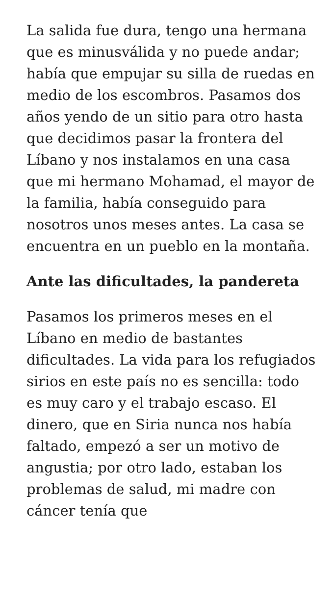La salida fue dura, tengo una hermana que es minusválida y no puede andar; había que empujar su silla de ruedas en medio de los escombros. Pasamos dos años yendo de un sitio para otro hasta que decidimos pasar la frontera del Líbano y nos instalamos en una casa que mi hermano Mohamad, el mayor de la familia, había conseguido para nosotros unos meses antes. La casa se encuentra en un pueblo en la montaña.
Ante las dificultades, la pandereta
Pasamos los primeros meses en el Líbano en medio de bastantes dificultades. La vida para los refugiados sirios en este país no es sencilla: todo es muy caro y el trabajo escaso. El dinero, que en Siria nunca nos había faltado, empezó a ser un motivo de angustia; por otro lado, estaban los problemas de salud, mi madre con cáncer tenía que